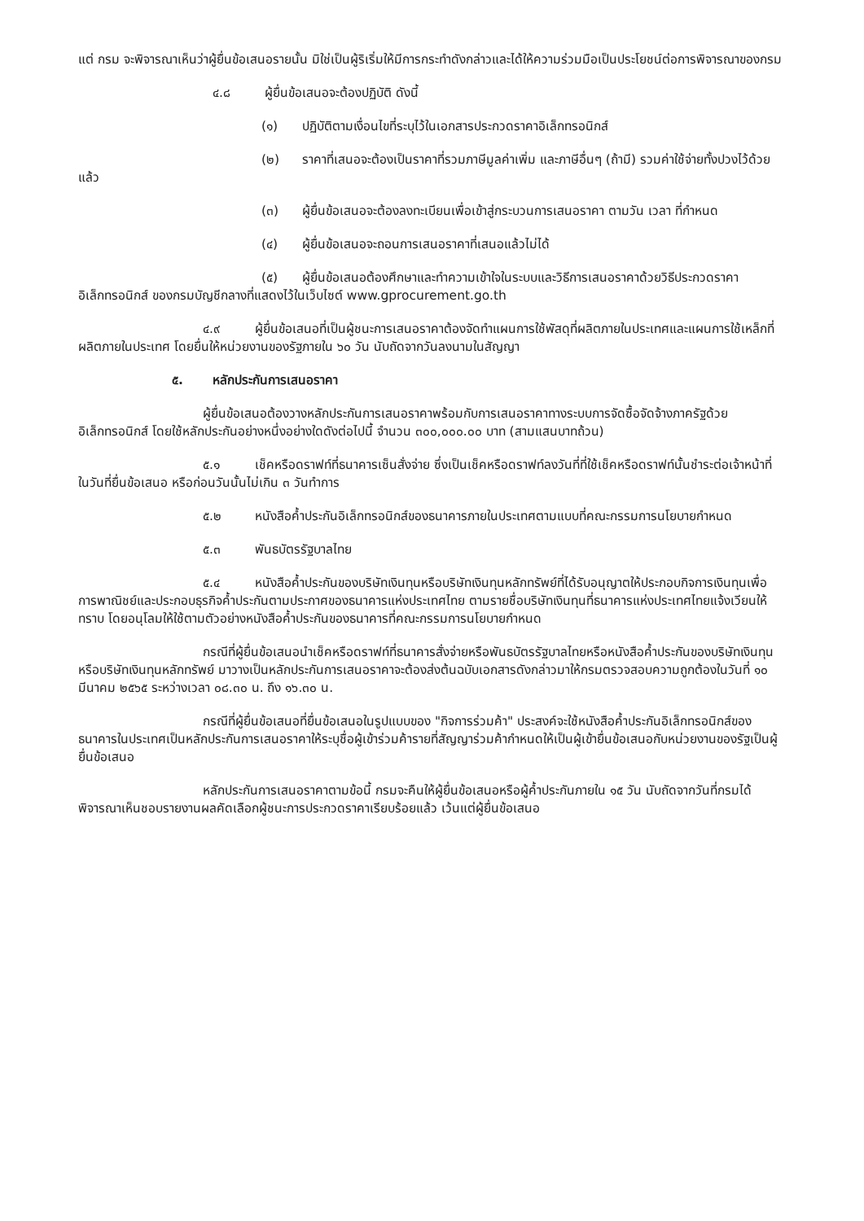แต่ กรม จะพิจารณาเห็นว่าผู้ยื่นข้อเสนอรายนั้น มิใช่เป็นผู้ริเริ่มให้มีการกระทำดังกล่าวและได้ให้ความร่วมมือเป็นประโยชน์ต่อการพิจารณาของกรม
๔.๘ ผู้ยื่นข้อเสนอจะต้องปฏิบัติ ดังนี้
(๑) ปฏิบัติตามเงื่อนไขที่ระบุไว้ในเอกสารประกวดราคาอิเล็กทรอนิกส์
(๒) ราคาที่เสนอจะต้องเป็นราคาที่รวมภาษีมูลค่าเพิ่ม และภาษีอื่นๆ (ถ้ามี) รวมค่าใช้จ่ายทั้งปวงไว้ด้วยแล้ว
(๓) ผู้ยื่นข้อเสนอจะต้องลงทะเบียนเพื่อเข้าสู่กระบวนการเสนอราคา ตามวัน เวลา ที่กำหนด
(๔) ผู้ยื่นข้อเสนอจะถอนการเสนอราคาที่เสนอแล้วไม่ได้
(๕) ผู้ยื่นข้อเสนอต้องศึกษาและทำความเข้าใจในระบบและวิธีการเสนอราคาด้วยวิธีประกวดราคาอิเล็กทรอนิกส์ ของกรมบัญชีกลางที่แสดงไว้ในเว็บไซต์ www.gprocurement.go.th
๔.๙ ผู้ยื่นข้อเสนอที่เป็นผู้ชนะการเสนอราคาต้องจัดทำแผนการใช้พัสดุที่ผลิตภายในประเทศและแผนการใช้เหล็กที่ผลิตภายในประเทศ โดยยื่นให้หน่วยงานของรัฐภายใน ๖๐ วัน นับถัดจากวันลงนามในสัญญา
๕. หลักประกันการเสนอราคา
ผู้ยื่นข้อเสนอต้องวางหลักประกันการเสนอราคาพร้อมกับการเสนอราคาทางระบบการจัดซื้อจัดจ้างภาครัฐด้วยอิเล็กทรอนิกส์ โดยใช้หลักประกันอย่างหนึ่งอย่างใดดังต่อไปนี้ จำนวน ๓๐๐,๐๐๐.๐๐ บาท (สามแสนบาทถ้วน)
๕.๑ เช็คหรือดราฟท์ที่ธนาคารเซ็นสั่งจ่าย ซึ่งเป็นเช็คหรือดราฟท์ลงวันที่ที่ใช้เช็คหรือดราฟท์นั้นชำระต่อเจ้าหน้าที่ในวันที่ยื่นข้อเสนอ หรือก่อนวันนั้นไม่เกิน ๓ วันทำการ
๕.๒ หนังสือค้ำประกันอิเล็กทรอนิกส์ของธนาคารภายในประเทศตามแบบที่คณะกรรมการนโยบายกำหนด
๕.๓ พันธบัตรรัฐบาลไทย
๕.๔ หนังสือค้ำประกันของบริษัทเงินทุนหรือบริษัทเงินทุนหลักทรัพย์ที่ได้รับอนุญาตให้ประกอบกิจการเงินทุนเพื่อการพาณิชย์และประกอบธุรกิจค้ำประกันตามประกาศของธนาคารแห่งประเทศไทย ตามรายชื่อบริษัทเงินทุนที่ธนาคารแห่งประเทศไทยแจ้งเวียนให้ทราบ โดยอนุโลมให้ใช้ตามตัวอย่างหนังสือค้ำประกันของธนาคารที่คณะกรรมการนโยบายกำหนด
กรณีที่ผู้ยื่นข้อเสนอนำเช็คหรือดราฟท์ที่ธนาคารสั่งจ่ายหรือพันธบัตรรัฐบาลไทยหรือหนังสือค้ำประกันของบริษัทเงินทุนหรือบริษัทเงินทุนหลักทรัพย์ มาวางเป็นหลักประกันการเสนอราคาจะต้องส่งต้นฉบับเอกสารดังกล่าวมาให้กรมตรวจสอบความถูกต้องในวันที่ ๑๐ มีนาคม ๒๕๖๕ ระหว่างเวลา ๐๘.๓๐ น. ถึง ๑๖.๓๐ น.
กรณีที่ผู้ยื่นข้อเสนอที่ยื่นข้อเสนอในรูปแบบของ "กิจการร่วมค้า" ประสงค์จะใช้หนังสือค้ำประกันอิเล็กทรอนิกส์ของธนาคารในประเทศเป็นหลักประกันการเสนอราคาให้ระบุชื่อผู้เข้าร่วมค้ารายที่สัญญาร่วมค้ากำหนดให้เป็นผู้เข้ายื่นข้อเสนอกับหน่วยงานของรัฐเป็นผู้ยื่นข้อเสนอ
หลักประกันการเสนอราคาตามข้อนี้ กรมจะคืนให้ผู้ยื่นข้อเสนอหรือผู้ค้ำประกันภายใน ๑๕ วัน นับถัดจากวันที่กรมได้พิจารณาเห็นชอบรายงานผลคัดเลือกผู้ชนะการประกวดราคาเรียบร้อยแล้ว เว้นแต่ผู้ยื่นข้อเสนอ